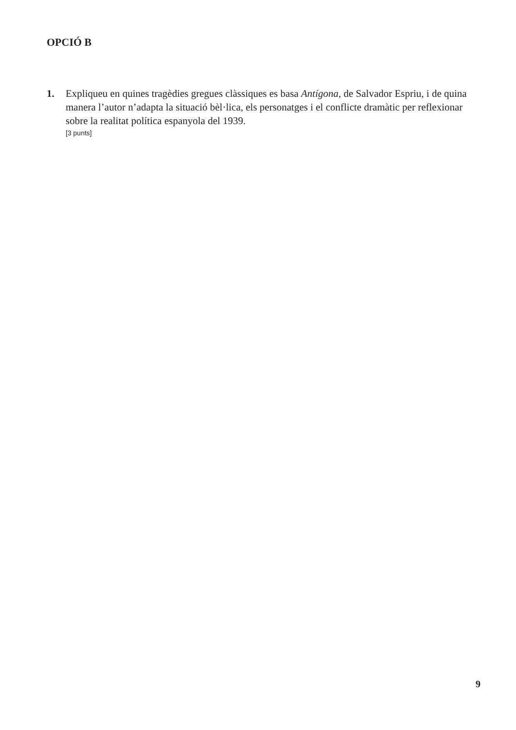OPCIÓ B
1. Expliqueu en quines tragèdies gregues clàssiques es basa Antígona, de Salvador Espriu, i de quina manera l’autor n’adapta la situació bèl·lica, els personatges i el conflicte dramàtic per reflexionar sobre la realitat política espanyola del 1939.
[3 punts]
9